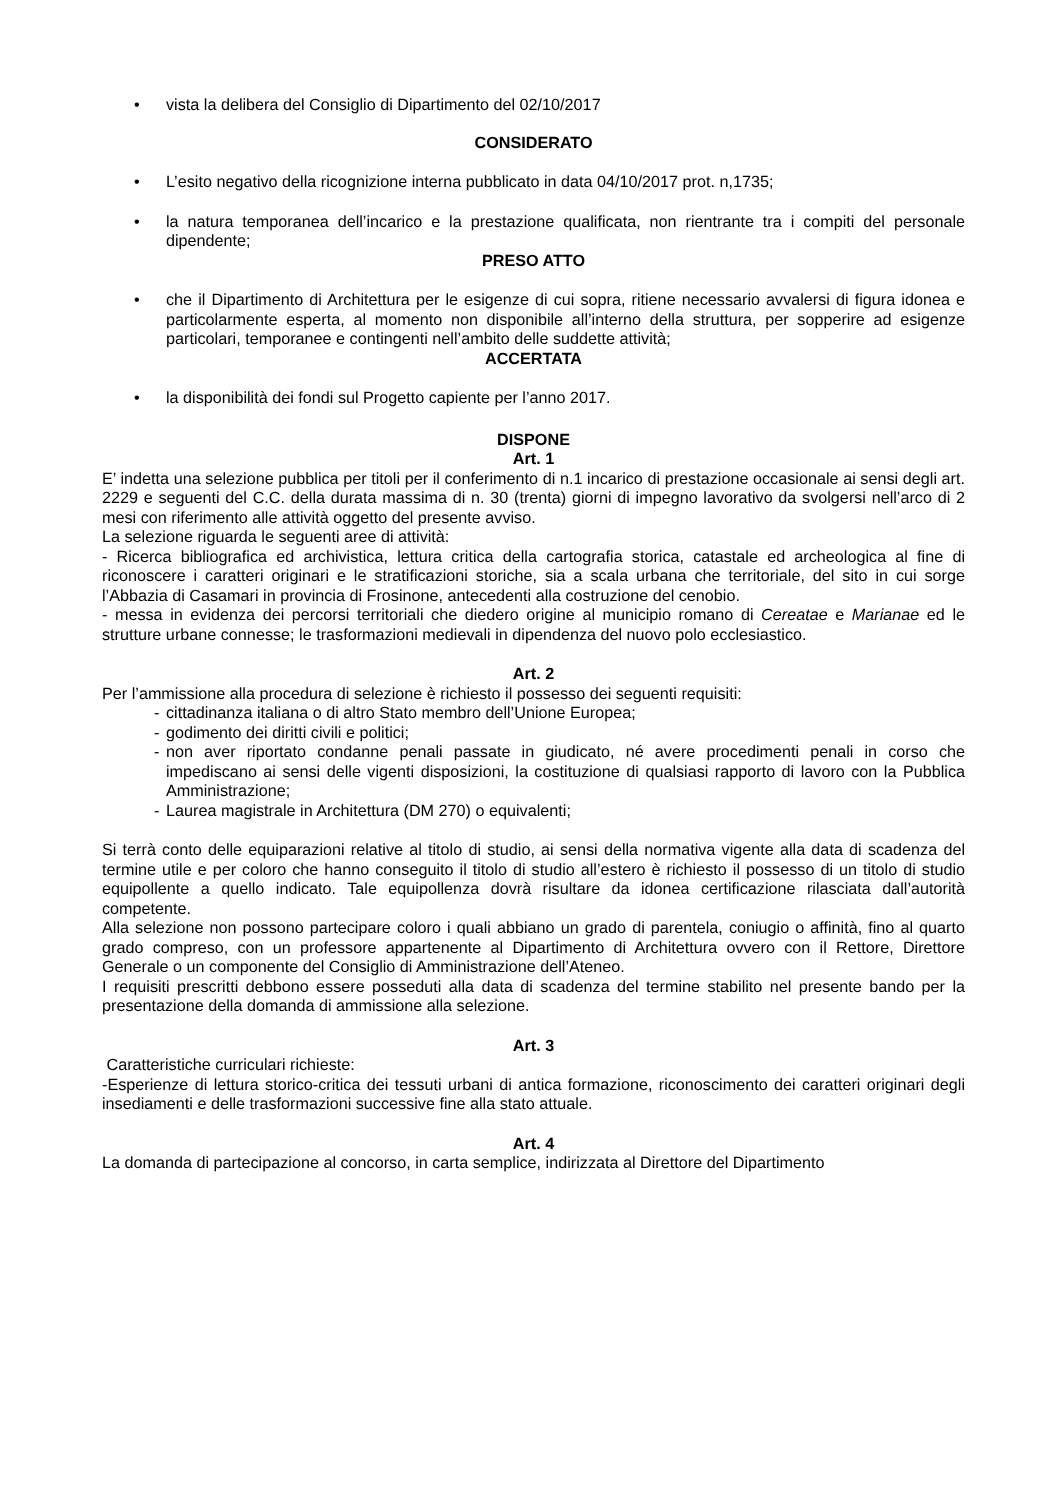• vista la delibera del Consiglio di Dipartimento del 02/10/2017
CONSIDERATO
• L’esito negativo della ricognizione interna pubblicato in data 04/10/2017 prot. n,1735;
• la natura temporanea dell’incarico e la prestazione qualificata, non rientrante tra i compiti del personale dipendente;
PRESO ATTO
• che il Dipartimento di Architettura per le esigenze di cui sopra, ritiene necessario avvalersi di figura idonea e particolarmente esperta, al momento non disponibile all’interno della struttura, per sopperire ad esigenze particolari, temporanee e contingenti nell’ambito delle suddette attività;
ACCERTATA
• la disponibilità dei fondi sul Progetto capiente per l’anno 2017.
DISPONE
Art. 1
E’ indetta una selezione pubblica per titoli per il conferimento di n.1 incarico di prestazione occasionale ai sensi degli art. 2229 e seguenti del C.C. della durata massima di n. 30 (trenta) giorni di impegno lavorativo da svolgersi nell’arco di 2 mesi con riferimento alle attività oggetto del presente avviso.
La selezione riguarda le seguenti aree di attività:
- Ricerca bibliografica ed archivistica, lettura critica della cartografia storica, catastale ed archeologica al fine di riconoscere i caratteri originari e le stratificazioni storiche, sia a scala urbana che territoriale, del sito in cui sorge l’Abbazia di Casamari in provincia di Frosinone, antecedenti alla costruzione del cenobio.
- messa in evidenza dei percorsi territoriali che diedero origine al municipio romano di Cereatae e Marianae ed le strutture urbane connesse; le trasformazioni medievali in dipendenza del nuovo polo ecclesiastico.
Art. 2
Per l’ammissione alla procedura di selezione è richiesto il possesso dei seguenti requisiti:
- cittadinanza italiana o di altro Stato membro dell’Unione Europea;
- godimento dei diritti civili e politici;
- non aver riportato condanne penali passate in giudicato, né avere procedimenti penali in corso che impediscano ai sensi delle vigenti disposizioni, la costituzione di qualsiasi rapporto di lavoro con la Pubblica Amministrazione;
- Laurea magistrale in Architettura (DM 270) o equivalenti;
Si terrà conto delle equiparazioni relative al titolo di studio, ai sensi della normativa vigente alla data di scadenza del termine utile e per coloro che hanno conseguito il titolo di studio all’estero è richiesto il possesso di un titolo di studio equipollente a quello indicato. Tale equipollenza dovrà risultare da idonea certificazione rilasciata dall’autorità competente.
Alla selezione non possono partecipare coloro i quali abbiano un grado di parentela, coniugio o affinità, fino al quarto grado compreso, con un professore appartenente al Dipartimento di Architettura ovvero con il Rettore, Direttore Generale o un componente del Consiglio di Amministrazione dell’Ateneo.
I requisiti prescritti debbono essere posseduti alla data di scadenza del termine stabilito nel presente bando per la presentazione della domanda di ammissione alla selezione.
Art. 3
Caratteristiche curriculari richieste:
-Esperienze di lettura storico-critica dei tessuti urbani di antica formazione, riconoscimento dei caratteri originari degli insediamenti e delle trasformazioni successive fine alla stato attuale.
Art. 4
La domanda di partecipazione al concorso, in carta semplice, indirizzata al Direttore del Dipartimento